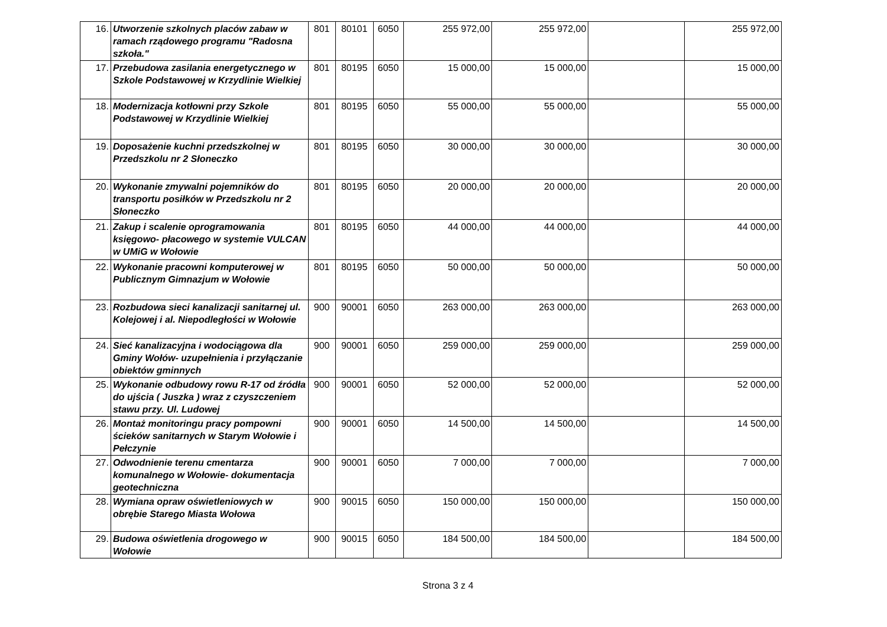| 16. | Utworzenie szkolnych placów zabaw w ramach rządowego programu "Radosna szkoła." | 801 | 80101 | 6050 | 255 972,00 | 255 972,00 | | 255 972,00 |
| 17. | Przebudowa zasilania energetycznego w Szkole Podstawowej w Krzydlinie Wielkiej | 801 | 80195 | 6050 | 15 000,00 | 15 000,00 | | 15 000,00 |
| 18. | Modernizacja kotłowni przy Szkole Podstawowej w Krzydlinie Wielkiej | 801 | 80195 | 6050 | 55 000,00 | 55 000,00 | | 55 000,00 |
| 19. | Doposażenie kuchni przedszkolnej w Przedszkolu nr 2 Słoneczko | 801 | 80195 | 6050 | 30 000,00 | 30 000,00 | | 30 000,00 |
| 20. | Wykonanie zmywalni pojemników do transportu posiłków w Przedszkolu nr 2 Słoneczko | 801 | 80195 | 6050 | 20 000,00 | 20 000,00 | | 20 000,00 |
| 21. | Zakup i scalenie oprogramowania księgowo- płacowego w systemie VULCAN w UMiG w Wołowie | 801 | 80195 | 6050 | 44 000,00 | 44 000,00 | | 44 000,00 |
| 22. | Wykonanie pracowni komputerowej w Publicznym Gimnazjum w Wołowie | 801 | 80195 | 6050 | 50 000,00 | 50 000,00 | | 50 000,00 |
| 23. | Rozbudowa sieci kanalizacji sanitarnej ul. Kolejowej i al. Niepodległości w Wołowie | 900 | 90001 | 6050 | 263 000,00 | 263 000,00 | | 263 000,00 |
| 24. | Sieć kanalizacyjna i wodociągowa dla Gminy Wołów- uzupełnienia i przyłączanie obiektów gminnych | 900 | 90001 | 6050 | 259 000,00 | 259 000,00 | | 259 000,00 |
| 25. | Wykonanie odbudowy rowu R-17 od źródła do ujścia ( Juszka ) wraz z czyszczeniem stawu przy. Ul. Ludowej | 900 | 90001 | 6050 | 52 000,00 | 52 000,00 | | 52 000,00 |
| 26. | Montaż monitoringu pracy pompowni ścieków sanitarnych w Starym Wołowie i Pełczynie | 900 | 90001 | 6050 | 14 500,00 | 14 500,00 | | 14 500,00 |
| 27. | Odwodnienie terenu cmentarza komunalnego w Wołowie- dokumentacja geotechniczna | 900 | 90001 | 6050 | 7 000,00 | 7 000,00 | | 7 000,00 |
| 28. | Wymiana opraw oświetleniowych w obrębie Starego Miasta Wołowa | 900 | 90015 | 6050 | 150 000,00 | 150 000,00 | | 150 000,00 |
| 29. | Budowa oświetlenia drogowego w Wołowie | 900 | 90015 | 6050 | 184 500,00 | 184 500,00 | | 184 500,00 |
Strona 3 z 4